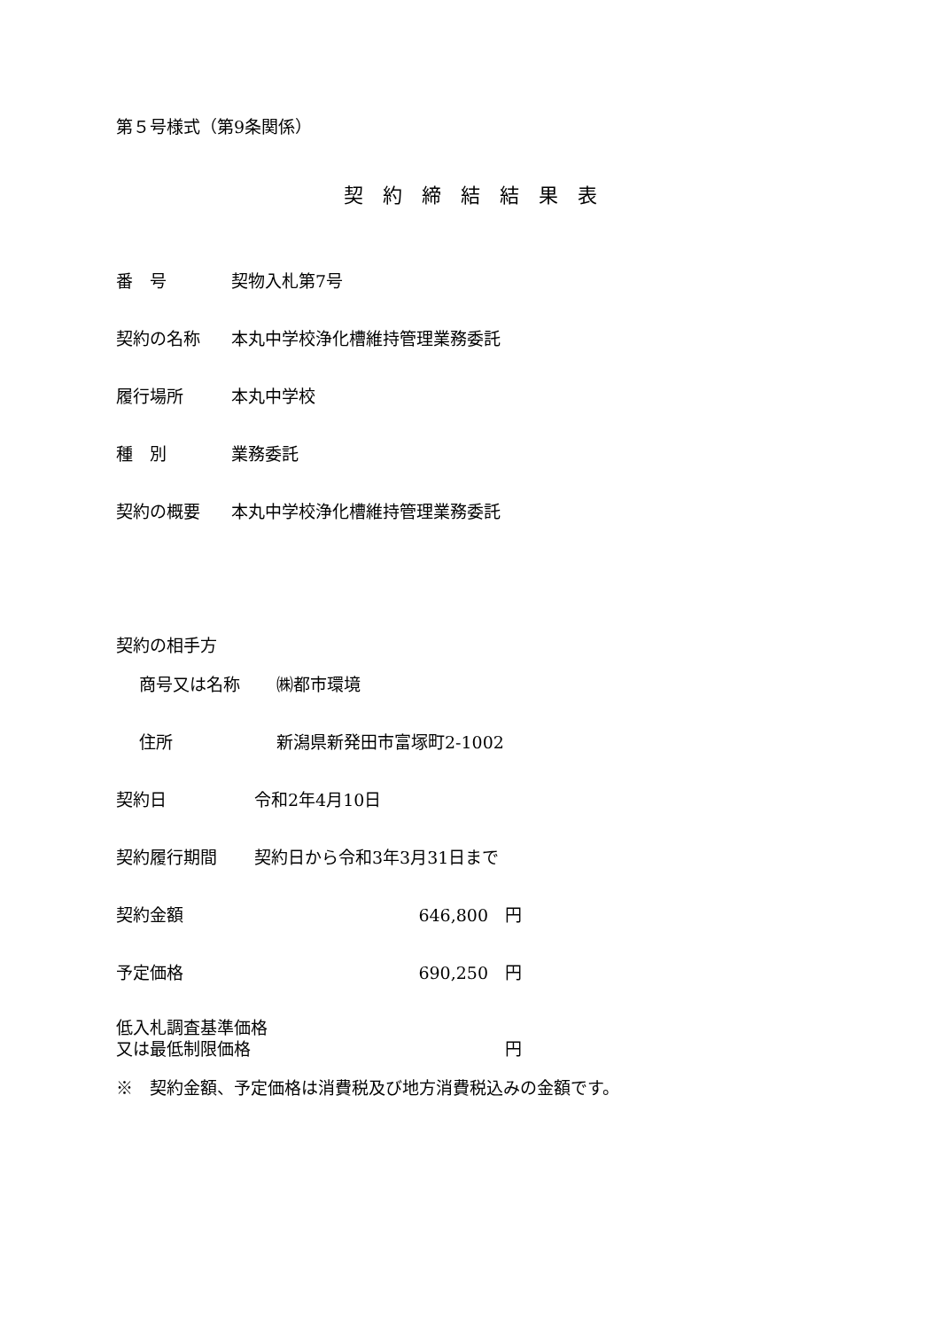第５号様式（第9条関係）
契約締結結果表
番　号 契物入札第7号
契約の名称 本丸中学校浄化槽維持管理業務委託
履行場所 本丸中学校
種　別 業務委託
契約の概要 本丸中学校浄化槽維持管理業務委託
契約の相手方
商号又は名称 ㈱都市環境
住所 新潟県新発田市富塚町2-1002
契約日 令和2年4月10日
契約履行期間 契約日から令和3年3月31日まで
契約金額 646,800　円
予定価格 690,250　円
低入札調査基準価格
又は最低制限価格　円
※　契約金額、予定価格は消費税及び地方消費税込みの金額です。